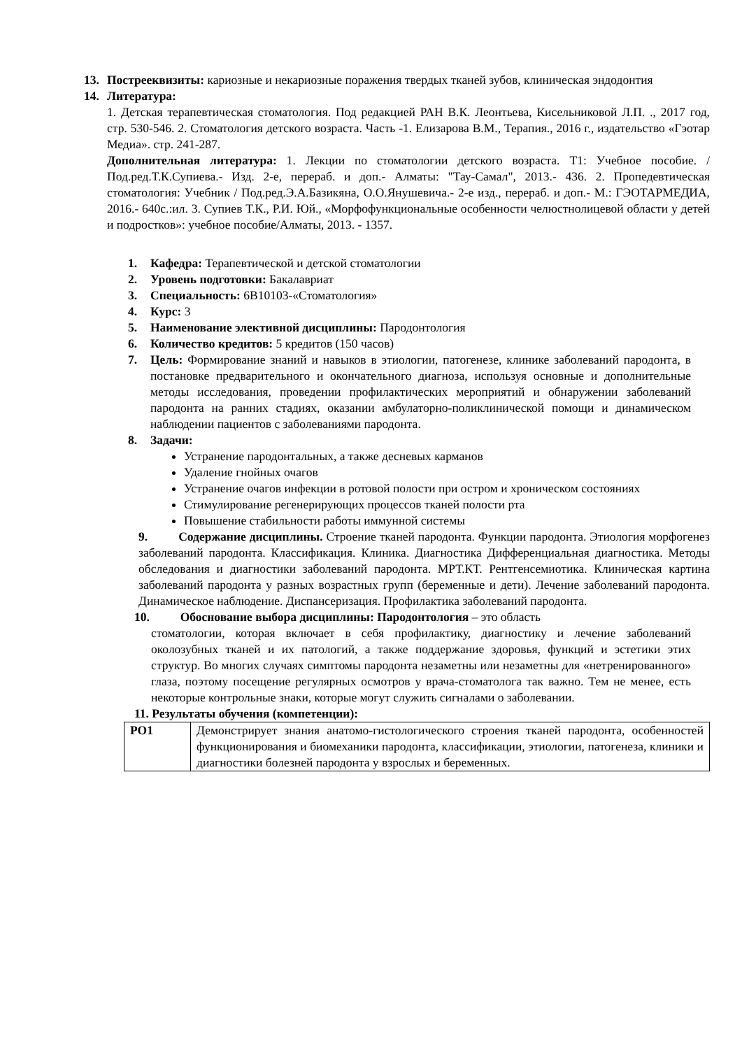13. Пострееквизиты: кариозные и некариозные поражения твердых тканей зубов, клиническая эндодонтия
14. Литература:
1. Детская терапевтическая стоматология. Под редакцией РАН В.К. Леонтьева, Кисельниковой Л.П. ., 2017 год, стр. 530-546. 2. Стоматология детского возраста. Часть -1. Елизарова В.М., Терапия., 2016 г., издательство «Гэотар Медиа». стр. 241-287.
Дополнительная литература: 1. Лекции по стоматологии детского возраста. Т1: Учебное пособие. / Под.ред.Т.К.Супиева.- Изд. 2-е, перераб. и доп.- Алматы: "Тау-Самал", 2013.- 436. 2. Пропедевтическая стоматология: Учебник / Под.ред.Э.А.Базикяна, О.О.Янушевича.- 2-е изд., перераб. и доп.- М.: ГЭОТАРМЕДИА, 2016.- 640с.:ил. 3. Супиев Т.К., Р.И. Юй., «Морфофункциональные особенности челюстнолицевой области у детей и подростков»: учебное пособие/Алматы, 2013. - 1357.
1. Кафедра: Терапевтической и детской стоматологии
2. Уровень подготовки: Бакалавриат
3. Специальность: 6В10103-«Стоматология»
4. Курс: 3
5. Наименование элективной дисциплины: Пародонтология
6. Количество кредитов: 5 кредитов (150 часов)
7. Цель: Формирование знаний и навыков в этиологии, патогенезе, клинике заболеваний пародонта, в постановке предварительного и окончательного диагноза, используя основные и дополнительные методы исследования, проведении профилактических мероприятий и обнаружении заболеваний пародонта на ранних стадиях, оказании амбулаторно-поликлинической помощи и динамическом наблюдении пациентов с заболеваниями пародонта.
8. Задачи:
Устранение пародонтальных, а также десневых карманов
Удаление гнойных очагов
Устранение очагов инфекции в ротовой полости при остром и хроническом состояниях
Стимулирование регенерирующих процессов тканей полости рта
Повышение стабильности работы иммунной системы
9. Содержание дисциплины. Строение тканей пародонта. Функции пародонта. Этиология морфогенез заболеваний пародонта. Классификация. Клиника. Диагностика Дифференциальная диагностика. Методы обследования и диагностики заболеваний пародонта. МРТ.КТ. Рентгенсемиотика. Клиническая картина заболеваний пародонта у разных возрастных групп (беременные и дети). Лечение заболеваний пародонта. Динамическое наблюдение. Диспансеризация. Профилактика заболеваний пародонта.
10. Обоснование выбора дисциплины: Пародонтология – это область
стоматологии, которая включает в себя профилактику, диагностику и лечение заболеваний околозубных тканей и их патологий, а также поддержание здоровья, функций и эстетики этих структур. Во многих случаях симптомы пародонта незаметны или незаметны для «нетренированного» глаза, поэтому посещение регулярных осмотров у врача-стоматолога так важно. Тем не менее, есть некоторые контрольные знаки, которые могут служить сигналами о заболевании.
11. Результаты обучения (компетенции):
| РО1 | Демонстрирует знания анатомо-гистологического строения тканей пародонта, особенностей функционирования и биомеханики пародонта, классификации, этиологии, патогенеза, клиники и диагностики болезней пародонта у взрослых и беременных. |